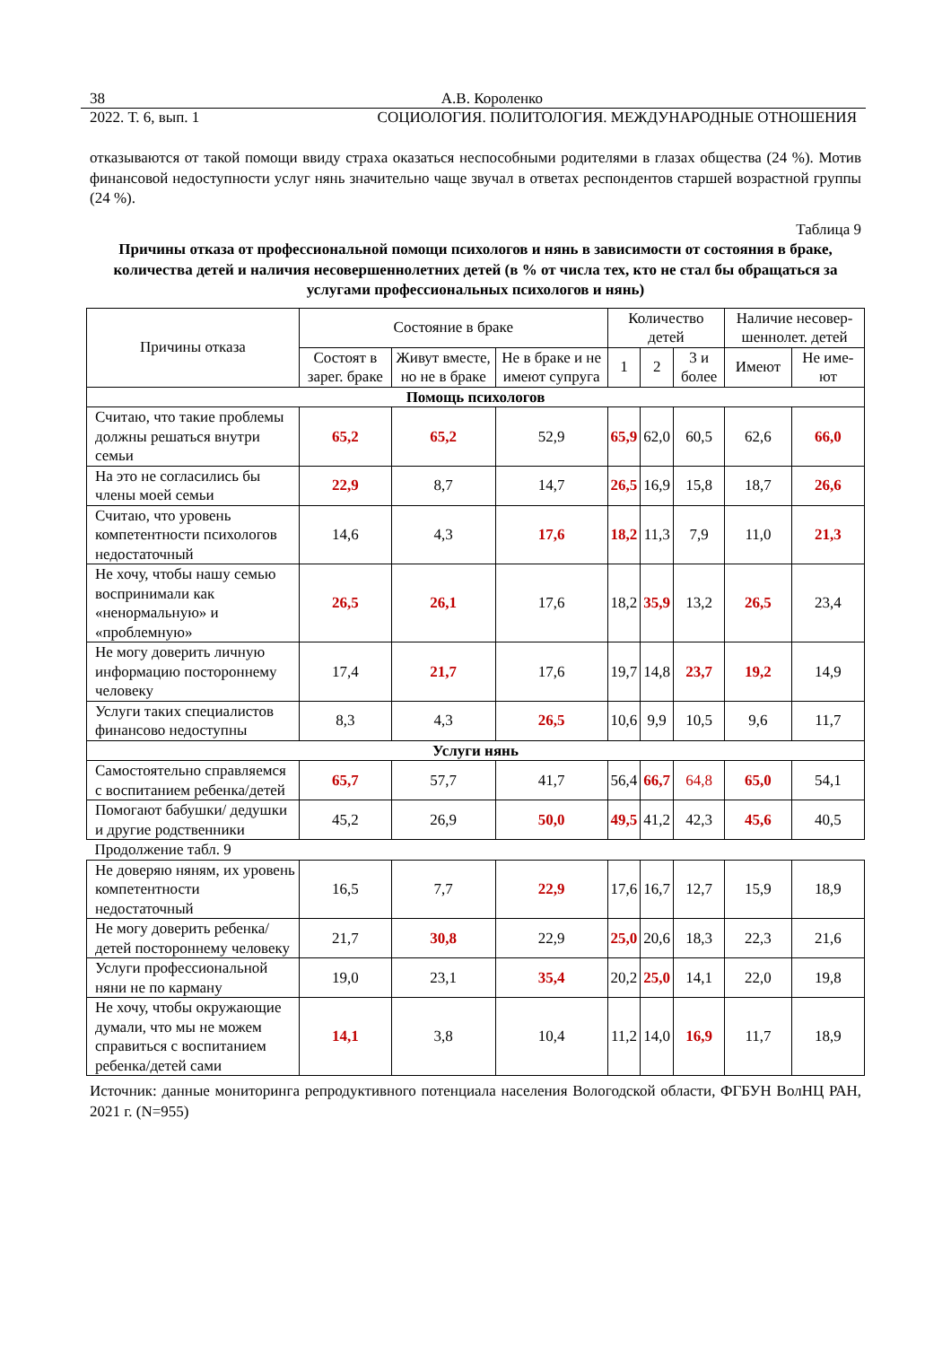38 А.В. Короленко
2022. Т. 6, вып. 1 СОЦИОЛОГИЯ. ПОЛИТОЛОГИЯ. МЕЖДУНАРОДНЫЕ ОТНОШЕНИЯ
отказываются от такой помощи ввиду страха оказаться неспособными родителями в глазах общества (24 %). Мотив финансовой недоступности услуг нянь значительно чаще звучал в ответах респондентов старшей возрастной группы (24 %).
Таблица 9
Причины отказа от профессиональной помощи психологов и нянь в зависимости от состояния в браке, количества детей и наличия несовершеннолетних детей (в % от числа тех, кто не стал бы обращаться за услугами профессиональных психологов и нянь)
| Причины отказа | Состояние в браке | | | Количество детей | | | Наличие несовер-шеннолет. детей | |
| --- | --- | --- | --- | --- | --- | --- | --- | --- |
| | Состоят в зарег. браке | Живут вместе, но не в браке | Не в браке и не имеют супруга | 1 | 2 | 3 и более | Имеют | Не име-ют |
| Помощь психологов | | | | | | | | |
| Считаю, что такие проблемы должны решаться внутри семьи | 65,2 | 65,2 | 52,9 | 65,9 | 62,0 | 60,5 | 62,6 | 66,0 |
| На это не согласились бы члены моей семьи | 22,9 | 8,7 | 14,7 | 26,5 | 16,9 | 15,8 | 18,7 | 26,6 |
| Считаю, что уровень компетентности психологов недостаточный | 14,6 | 4,3 | 17,6 | 18,2 | 11,3 | 7,9 | 11,0 | 21,3 |
| Не хочу, чтобы нашу семью воспринимали как «ненормальную» и «проблемную» | 26,5 | 26,1 | 17,6 | 18,2 | 35,9 | 13,2 | 26,5 | 23,4 |
| Не могу доверить личную информацию постороннему человеку | 17,4 | 21,7 | 17,6 | 19,7 | 14,8 | 23,7 | 19,2 | 14,9 |
| Услуги таких специалистов финансово недоступны | 8,3 | 4,3 | 26,5 | 10,6 | 9,9 | 10,5 | 9,6 | 11,7 |
| Услуги нянь | | | | | | | | |
| Самостоятельно справляемся с воспитанием ребенка/детей | 65,7 | 57,7 | 41,7 | 56,4 | 66,7 | 64,8 | 65,0 | 54,1 |
| Помогают бабушки/ дедушки и другие родственники | 45,2 | 26,9 | 50,0 | 49,5 | 41,2 | 42,3 | 45,6 | 40,5 |
| Продолжение табл. 9 | | | | | | | | |
| Не доверяю няням, их уровень компетентности недостаточный | 16,5 | 7,7 | 22,9 | 17,6 | 16,7 | 12,7 | 15,9 | 18,9 |
| Не могу доверить ребенка/детей постороннему человеку | 21,7 | 30,8 | 22,9 | 25,0 | 20,6 | 18,3 | 22,3 | 21,6 |
| Услуги профессиональной няни не по карману | 19,0 | 23,1 | 35,4 | 20,2 | 25,0 | 14,1 | 22,0 | 19,8 |
| Не хочу, чтобы окружающие думали, что мы не можем справиться с воспитанием ребенка/детей сами | 14,1 | 3,8 | 10,4 | 11,2 | 14,0 | 16,9 | 11,7 | 18,9 |
Источник: данные мониторинга репродуктивного потенциала населения Вологодской области, ФГБУН ВолНЦ РАН, 2021 г. (N=955)